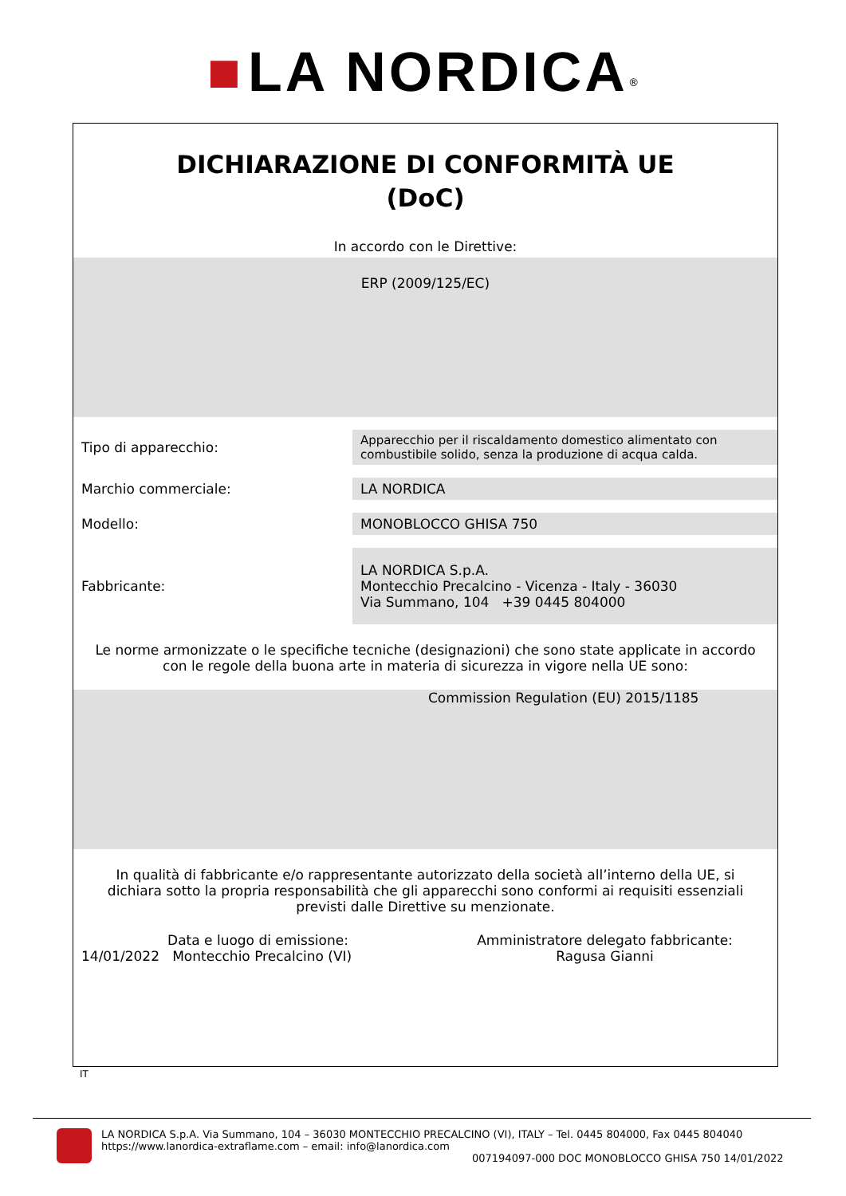■ LA NORDICA<sup>®</sup>
DICHIARAZIONE DI CONFORMITÀ UE
(DoC)
In accordo con le Direttive:
ERP (2009/125/EC)
| Tipo di apparecchio: | Apparecchio per il riscaldamento domestico alimentato con combustibile solido, senza la produzione di acqua calda. |
| Marchio commerciale: | LA NORDICA |
| Modello: | MONOBLOCCO GHISA 750 |
| Fabbricante: | LA NORDICA S.p.A. Montecchio Precalcino - Vicenza - Italy - 36030 Via Summano, 104 +39 0445 804000 |
Le norme armonizzate o le specifiche tecniche (designazioni) che sono state applicate in accordo con le regole della buona arte in materia di sicurezza in vigore nella UE sono:
Commission Regulation (EU) 2015/1185
In qualità di fabbricante e/o rappresentante autorizzato della società all’interno della UE, si dichiara sotto la propria responsabilità che gli apparecchi sono conformi ai requisiti essenziali previsti dalle Direttive su menzionate.
Data e luogo di emissione:
14/01/2022 Montecchio Precalcino (VI)
Amministratore delegato fabbricante:
Ragusa Gianni
IT
LA NORDICA S.p.A. Via Summano, 104 – 36030 MONTECCHIO PRECALCINO (VI), ITALY – Tel. 0445 804000, Fax 0445 804040
https://www.lanordica-extraflame.com – email: info@lanordica.com
007194097-000 DOC MONOBLOCCO GHISA 750 14/01/2022